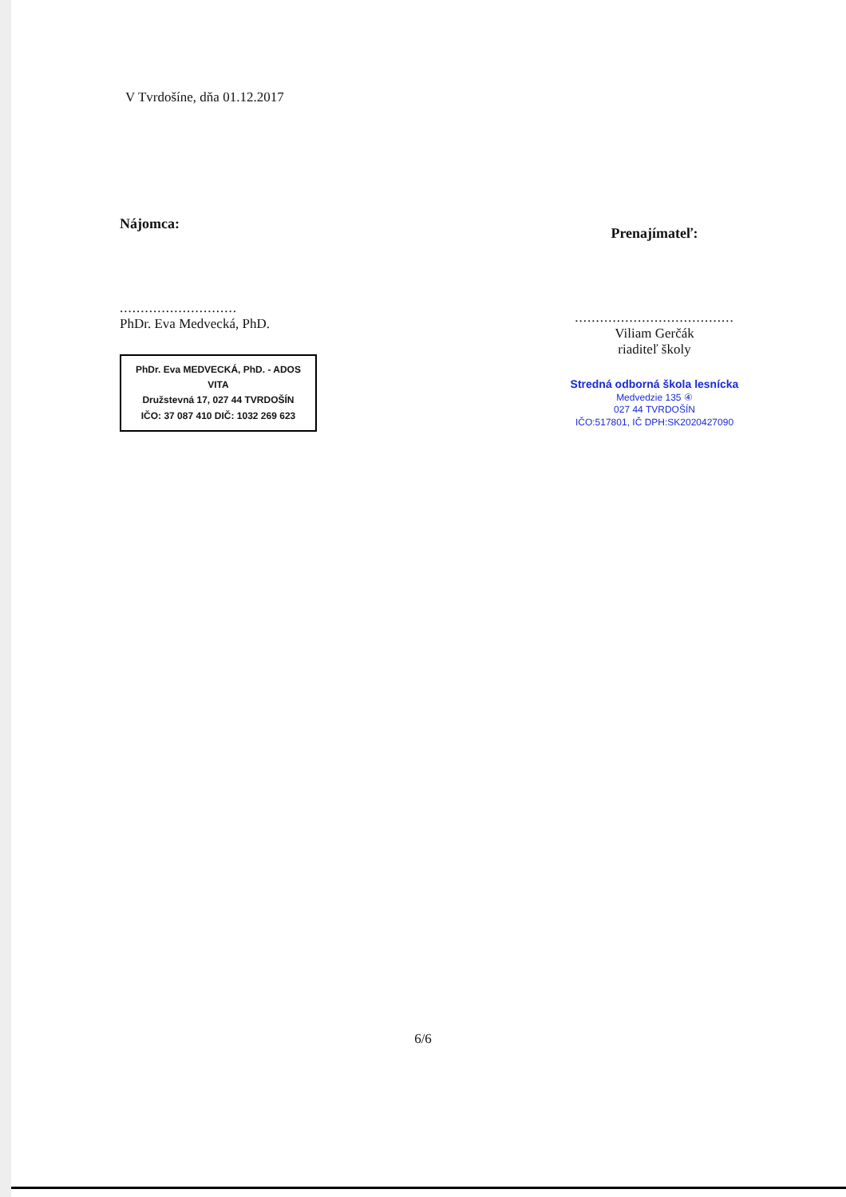V Tvrdošíne, dňa 01.12.2017
Nájomca:
............................
PhDr. Eva Medvecká, PhD.
PhDr. Eva MEDVECKÁ, PhD. - ADOS VITA
Družstevná 17, 027 44 TVRDOŠÍN
IČO: 37 087 410 DIČ: 1032 269 623
Prenajímateľ:
......................................
Viliam Gerčák
riaditeľ školy
Stredná odborná škola lesnícka
Medvedzie 135 ④
027 44 TVRDOŠÍN
IČO:517801, IČ DPH:SK2020427090
6/6